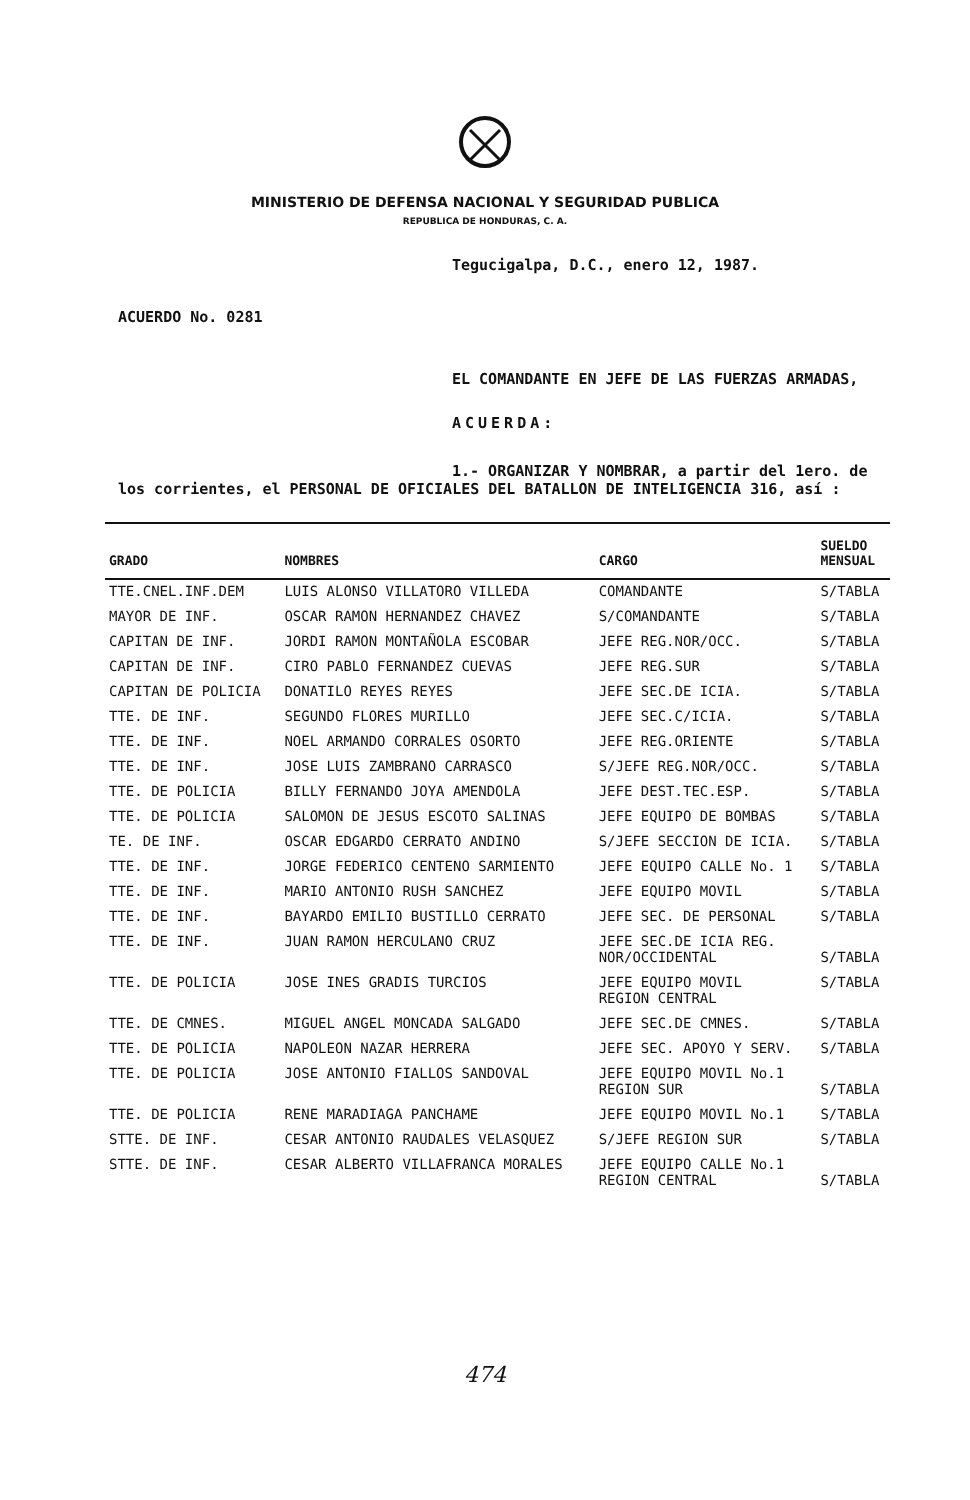MINISTERIO DE DEFENSA NACIONAL Y SEGURIDAD PUBLICA
REPUBLICA DE HONDURAS, C. A.
Tegucigalpa, D.C., enero 12, 1987.
ACUERDO No. 0281
EL COMANDANTE EN JEFE DE LAS FUERZAS ARMADAS,
ACUERDA:
1.- ORGANIZAR Y NOMBRAR, a partir del 1ero. de
los corrientes, el PERSONAL DE OFICIALES DEL BATALLON DE INTELIGENCIA 316, así :
| GRADO | NOMBRES | CARGO | SUELDO MENSUAL |
| --- | --- | --- | --- |
| TTE.CNEL.INF.DEM | LUIS ALONSO VILLATORO VILLEDA | COMANDANTE | S/TABLA |
| MAYOR DE INF. | OSCAR RAMON HERNANDEZ CHAVEZ | S/COMANDANTE | S/TABLA |
| CAPITAN DE INF. | JORDI RAMON MONTAÑOLA ESCOBAR | JEFE REG.NOR/OCC. | S/TABLA |
| CAPITAN DE INF. | CIRO PABLO FERNANDEZ CUEVAS | JEFE REG.SUR | S/TABLA |
| CAPITAN DE POLICIA | DONATILO REYES REYES | JEFE SEC.DE ICIA. | S/TABLA |
| TTE. DE INF. | SEGUNDO FLORES MURILLO | JEFE SEC.C/ICIA. | S/TABLA |
| TTE. DE INF. | NOEL ARMANDO CORRALES OSORTO | JEFE REG.ORIENTE | S/TABLA |
| TTE. DE INF. | JOSE LUIS ZAMBRANO CARRASCO | S/JEFE REG.NOR/OCC. | S/TABLA |
| TTE. DE POLICIA | BILLY FERNANDO JOYA AMENDOLA | JEFE DEST.TEC.ESP. | S/TABLA |
| TTE. DE POLICIA | SALOMON DE JESUS ESCOTO SALINAS | JEFE EQUIPO DE BOMBAS | S/TABLA |
| TE. DE INF. | OSCAR EDGARDO CERRATO ANDINO | S/JEFE SECCION DE ICIA. | S/TABLA |
| TTE. DE INF. | JORGE FEDERICO CENTENO SARMIENTO | JEFE EQUIPO CALLE No. 1 | S/TABLA |
| TTE. DE INF. | MARIO ANTONIO RUSH SANCHEZ | JEFE EQUIPO MOVIL | S/TABLA |
| TTE. DE INF. | BAYARDO EMILIO BUSTILLO CERRATO | JEFE SEC. DE PERSONAL | S/TABLA |
| TTE. DE INF. | JUAN RAMON HERCULANO CRUZ | JEFE SEC.DE ICIA REG. NOR/OCCIDENTAL | S/TABLA |
| TTE. DE POLICIA | JOSE INES GRADIS TURCIOS | JEFE EQUIPO MOVIL REGION CENTRAL | S/TABLA |
| TTE. DE CMNES. | MIGUEL ANGEL MONCADA SALGADO | JEFE SEC.DE CMNES. | S/TABLA |
| TTE. DE POLICIA | NAPOLEON NAZAR HERRERA | JEFE SEC. APOYO Y SERV. | S/TABLA |
| TTE. DE POLICIA | JOSE ANTONIO FIALLOS SANDOVAL | JEFE EQUIPO MOVIL No.1 REGION SUR | S/TABLA |
| TTE. DE POLICIA | RENE MARADIAGA PANCHAME | JEFE EQUIPO MOVIL No.1 | S/TABLA |
| STTE. DE INF. | CESAR ANTONIO RAUDALES VELASQUEZ | S/JEFE REGION SUR | S/TABLA |
| STTE. DE INF. | CESAR ALBERTO VILLAFRANCA MORALES | JEFE EQUIPO CALLE No.1 REGION CENTRAL | S/TABLA |
474